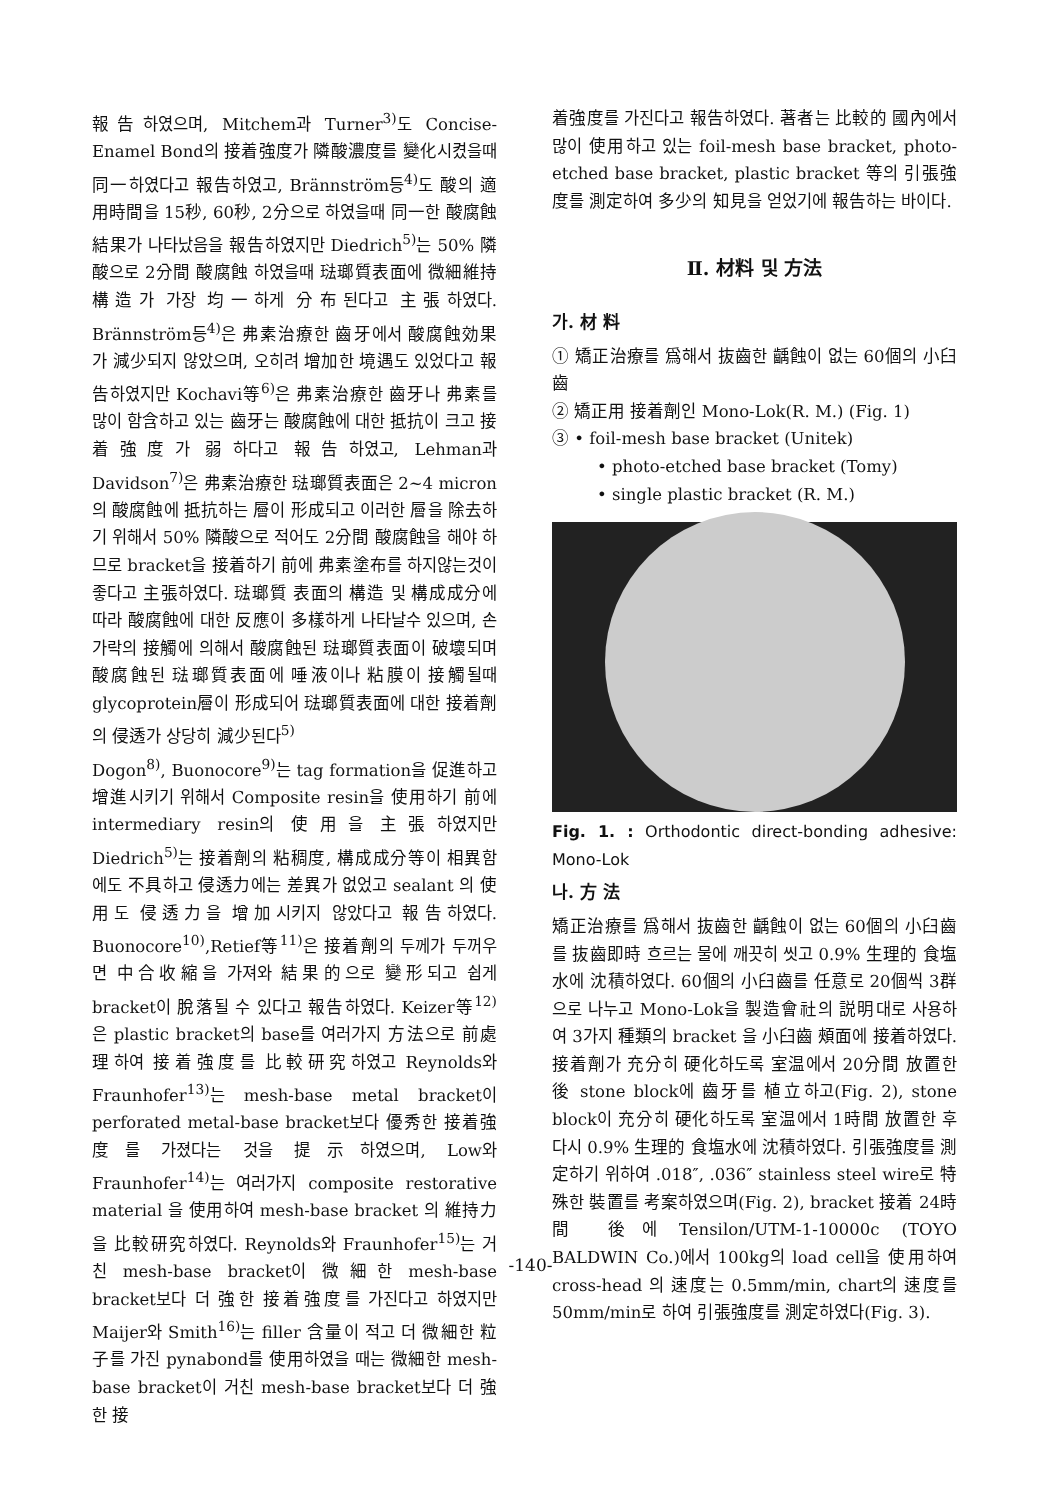報告하였으며, Mitchem과 Turner<sup>3)</sup>도 Concise- Enamel Bond의 接着強度가 隣酸濃度를 變化시켰을때 同一하였다고 報告하였고, Brännström등<sup>4)</sup>도 酸의 適用時間을 15秒, 60秒, 2分으로 하였을때 同一한 酸腐蝕 結果가 나타났음을 報告하였지만 Diedrich<sup>5)</sup>는 50% 隣酸으로 2分間 酸腐蝕 하였을때 琺瑯質表面에 微細維持構造가 가장 均一하게 分布된다고 主張하였다. Brännström등<sup>4)</sup>은 弗素治療한 齒牙에서 酸腐蝕効果가 減少되지 않았으며, 오히려 增加한 境遇도 있었다고 報告하였지만 Kochavi等<sup>6)</sup>은 弗素治療한 齒牙나 弗素를 많이 함含하고 있는 齒牙는 酸腐蝕에 대한 抵抗이 크고 接着強度가 弱하다고 報告하였고, Lehman과 Davidson<sup>7)</sup>은 弗素治療한 琺瑯質表面은 2~4 micron의 酸腐蝕에 抵抗하는 層이 形成되고 이러한 層을 除去하기 위해서 50% 隣酸으로 적어도 2分間 酸腐蝕을 해야 하므로 bracket을 接着하기 前에 弗素塗布를 하지않는것이 좋다고 主張하였다. 琺瑯質 表面의 構造 및 構成成分에 따라 酸腐蝕에 대한 反應이 多樣하게 나타날수 있으며, 손가락의 接觸에 의해서 酸腐蝕된 琺瑯質表面이 破壞되며 酸腐蝕된 琺瑯質表面에 唾液이나 粘膜이 接觸될때 glycoprotein層이 形成되어 琺瑯質表面에 대한 接着劑의 侵透가 상당히 減少된다<sup>5)</sup>
Dogon<sup>8)</sup>, Buonocore<sup>9)</sup>는 tag formation을 促進하고 增進시키기 위해서 Composite resin을 使用하기 前에 intermediary resin의 使用을 主張하였지만 Diedrich<sup>5)</sup>는 接着劑의 粘稠度, 構成成分等이 相異함에도 不具하고 侵透力에는 差異가 없었고 sealant 의 使用도 侵透力을 增加시키지 않았다고 報告하였다. Buonocore<sup>10)</sup>,Retief等<sup>11)</sup>은 接着劑의 두께가 두꺼우면 中合收縮을 가져와 結果的으로 變形되고 쉽게 bracket이 脫落될 수 있다고 報告하였다. Keizer等<sup>12)</sup>은 plastic bracket의 base를 여러가지 方法으로 前處理하여 接着強度를 比較研究하였고 Reynolds와 Fraunhofer<sup>13)</sup>는 mesh-base metal bracket이 perforated metal-base bracket보다 優秀한 接着強度를 가졌다는 것을 提示하였으며, Low와 Fraunhofer<sup>14)</sup>는 여러가지 composite restorative material 을 使用하여 mesh-base bracket 의 維持力을 比較研究하였다. Reynolds와 Fraunhofer<sup>15)</sup>는 거친 mesh-base bracket이 微細한 mesh-base bracket보다 더 強한 接着強度를 가진다고 하였지만 Maijer와 Smith<sup>16)</sup>는 filler 含量이 적고 더 微細한 粒子를 가진 pynabond를 使用하였을 때는 微細한 mesh-base bracket이 거친 mesh-base bracket보다 더 強한 接
着強度를 가진다고 報告하였다. 著者는 比較的 國內에서 많이 使用하고 있는 foil-mesh base bracket, photo-etched base bracket, plastic bracket 等의 引張強度를 測定하여 多少의 知見을 얻었기에 報告하는 바이다.
Ⅱ. 材料 및 方法
가. 材 料
① 矯正治療를 爲해서 抜齒한 齲蝕이 없는 60個의 小臼齒
② 矯正用 接着劑인 Mono-Lok(R. M.) (Fig. 1)
③ • foil-mesh base bracket (Unitek)
• photo-etched base bracket (Tomy)
• single plastic bracket (R. M.)
Fig. 1. : Orthodontic direct-bonding adhesive: Mono-Lok
나. 方 法
矯正治療를 爲해서 抜齒한 齲蝕이 없는 60個의 小臼齒를 抜齒即時 흐르는 물에 깨끗히 씻고 0.9% 生理的 食塩水에 沈積하였다. 60個의 小臼齒를 任意로 20個씩 3群으로 나누고 Mono-Lok을 製造會社의 説明대로 사용하여 3가지 種類의 bracket 을 小臼齒 頰面에 接着하였다. 接着劑가 充分히 硬化하도록 室温에서 20分間 放置한 後 stone block에 齒牙를 植立하고(Fig. 2), stone block이 充分히 硬化하도록 室温에서 1時間 放置한 후 다시 0.9% 生理的 食塩水에 沈積하였다. 引張強度를 測定하기 위하여 .018″, .036″ stainless steel wire로 特殊한 裝置를 考案하였으며(Fig. 2), bracket 接着 24時間 後에 Tensilon/UTM-1-10000c (TOYO BALDWIN Co.)에서 100kg의 load cell을 使用하여 cross-head 의 速度는 0.5mm/min, chart의 速度를 50mm/min로 하여 引張強度를 測定하였다(Fig. 3).
-140-